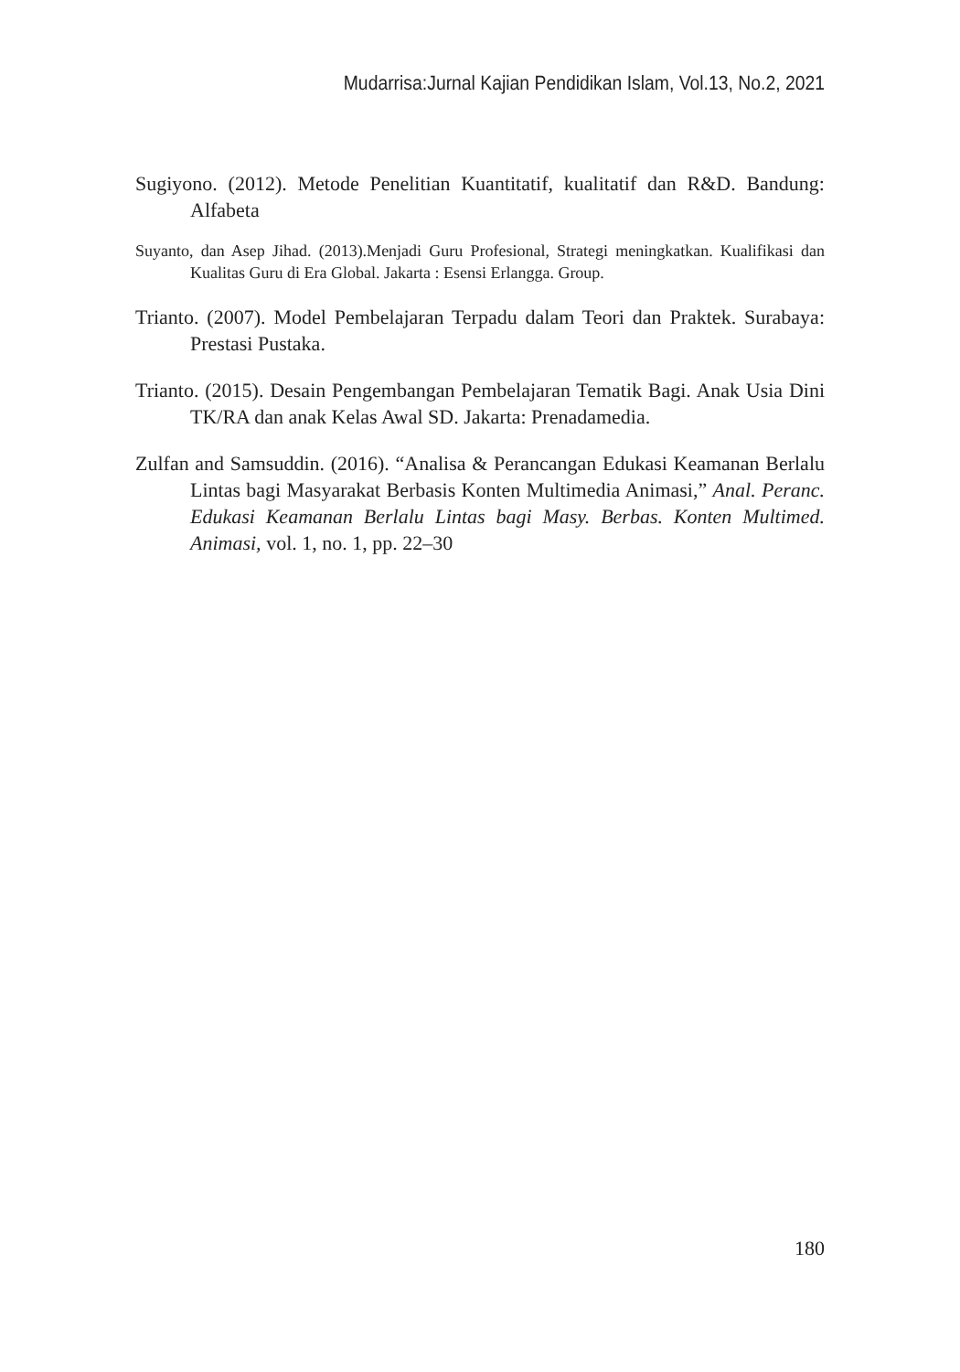Mudarrisa:Jurnal Kajian Pendidikan Islam, Vol.13, No.2, 2021
Sugiyono. (2012). Metode Penelitian Kuantitatif, kualitatif dan R&D. Bandung: Alfabeta
Suyanto, dan Asep Jihad. (2013).Menjadi Guru Profesional, Strategi meningkatkan. Kualifikasi dan Kualitas Guru di Era Global. Jakarta : Esensi Erlangga. Group.
Trianto. (2007). Model Pembelajaran Terpadu dalam Teori dan Praktek. Surabaya: Prestasi Pustaka.
Trianto. (2015). Desain Pengembangan Pembelajaran Tematik Bagi. Anak Usia Dini TK/RA dan anak Kelas Awal SD. Jakarta: Prenadamedia.
Zulfan and Samsuddin. (2016). “Analisa & Perancangan Edukasi Keamanan Berlalu Lintas bagi Masyarakat Berbasis Konten Multimedia Animasi,” Anal. Peranc. Edukasi Keamanan Berlalu Lintas bagi Masy. Berbas. Konten Multimed. Animasi, vol. 1, no. 1, pp. 22–30
180